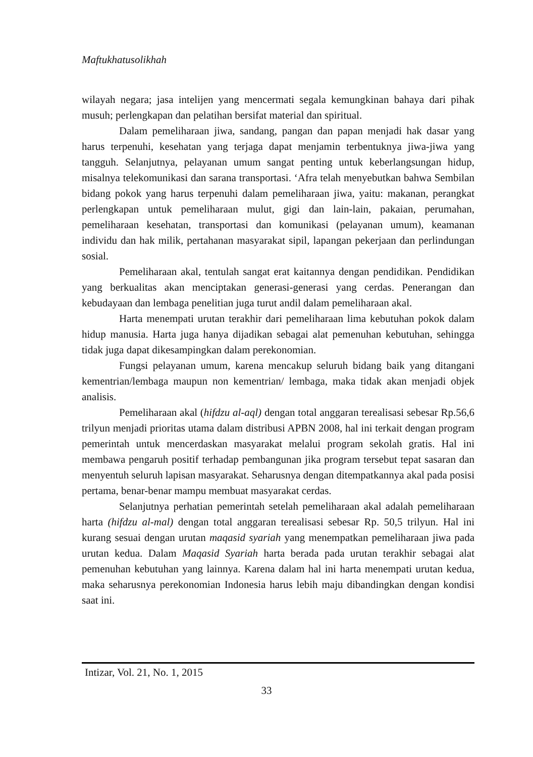Maftukhatusolikhah
wilayah negara; jasa intelijen yang mencermati segala kemungkinan bahaya dari pihak musuh; perlengkapan dan pelatihan bersifat material dan spiritual.
Dalam pemeliharaan jiwa, sandang, pangan dan papan menjadi hak dasar yang harus terpenuhi, kesehatan yang terjaga dapat menjamin terbentuknya jiwa-jiwa yang tangguh. Selanjutnya, pelayanan umum sangat penting untuk keberlangsungan hidup, misalnya telekomunikasi dan sarana transportasi. ‘Afra telah menyebutkan bahwa Sembilan bidang pokok yang harus terpenuhi dalam pemeliharaan jiwa, yaitu: makanan, perangkat perlengkapan untuk pemeliharaan mulut, gigi dan lain-lain, pakaian, perumahan, pemeliharaan kesehatan, transportasi dan komunikasi (pelayanan umum), keamanan individu dan hak milik, pertahanan masyarakat sipil, lapangan pekerjaan dan perlindungan sosial.
Pemeliharaan akal, tentulah sangat erat kaitannya dengan pendidikan. Pendidikan yang berkualitas akan menciptakan generasi-generasi yang cerdas. Penerangan dan kebudayaan dan lembaga penelitian juga turut andil dalam pemeliharaan akal.
Harta menempati urutan terakhir dari pemeliharaan lima kebutuhan pokok dalam hidup manusia. Harta juga hanya dijadikan sebagai alat pemenuhan kebutuhan, sehingga tidak juga dapat dikesampingkan dalam perekonomian.
Fungsi pelayanan umum, karena mencakup seluruh bidang baik yang ditangani kementrian/lembaga maupun non kementrian/ lembaga, maka tidak akan menjadi objek analisis.
Pemeliharaan akal (hifdzu al-aql) dengan total anggaran terealisasi sebesar Rp.56,6 trilyun menjadi prioritas utama dalam distribusi APBN 2008, hal ini terkait dengan program pemerintah untuk mencerdaskan masyarakat melalui program sekolah gratis. Hal ini membawa pengaruh positif terhadap pembangunan jika program tersebut tepat sasaran dan menyentuh seluruh lapisan masyarakat. Seharusnya dengan ditempatkannya akal pada posisi pertama, benar-benar mampu membuat masyarakat cerdas.
Selanjutnya perhatian pemerintah setelah pemeliharaan akal adalah pemeliharaan harta (hifdzu al-mal) dengan total anggaran terealisasi sebesar Rp. 50,5 trilyun. Hal ini kurang sesuai dengan urutan maqasid syariah yang menempatkan pemeliharaan jiwa pada urutan kedua. Dalam Maqasid Syariah harta berada pada urutan terakhir sebagai alat pemenuhan kebutuhan yang lainnya. Karena dalam hal ini harta menempati urutan kedua, maka seharusnya perekonomian Indonesia harus lebih maju dibandingkan dengan kondisi saat ini.
Intizar, Vol. 21, No. 1, 2015
33